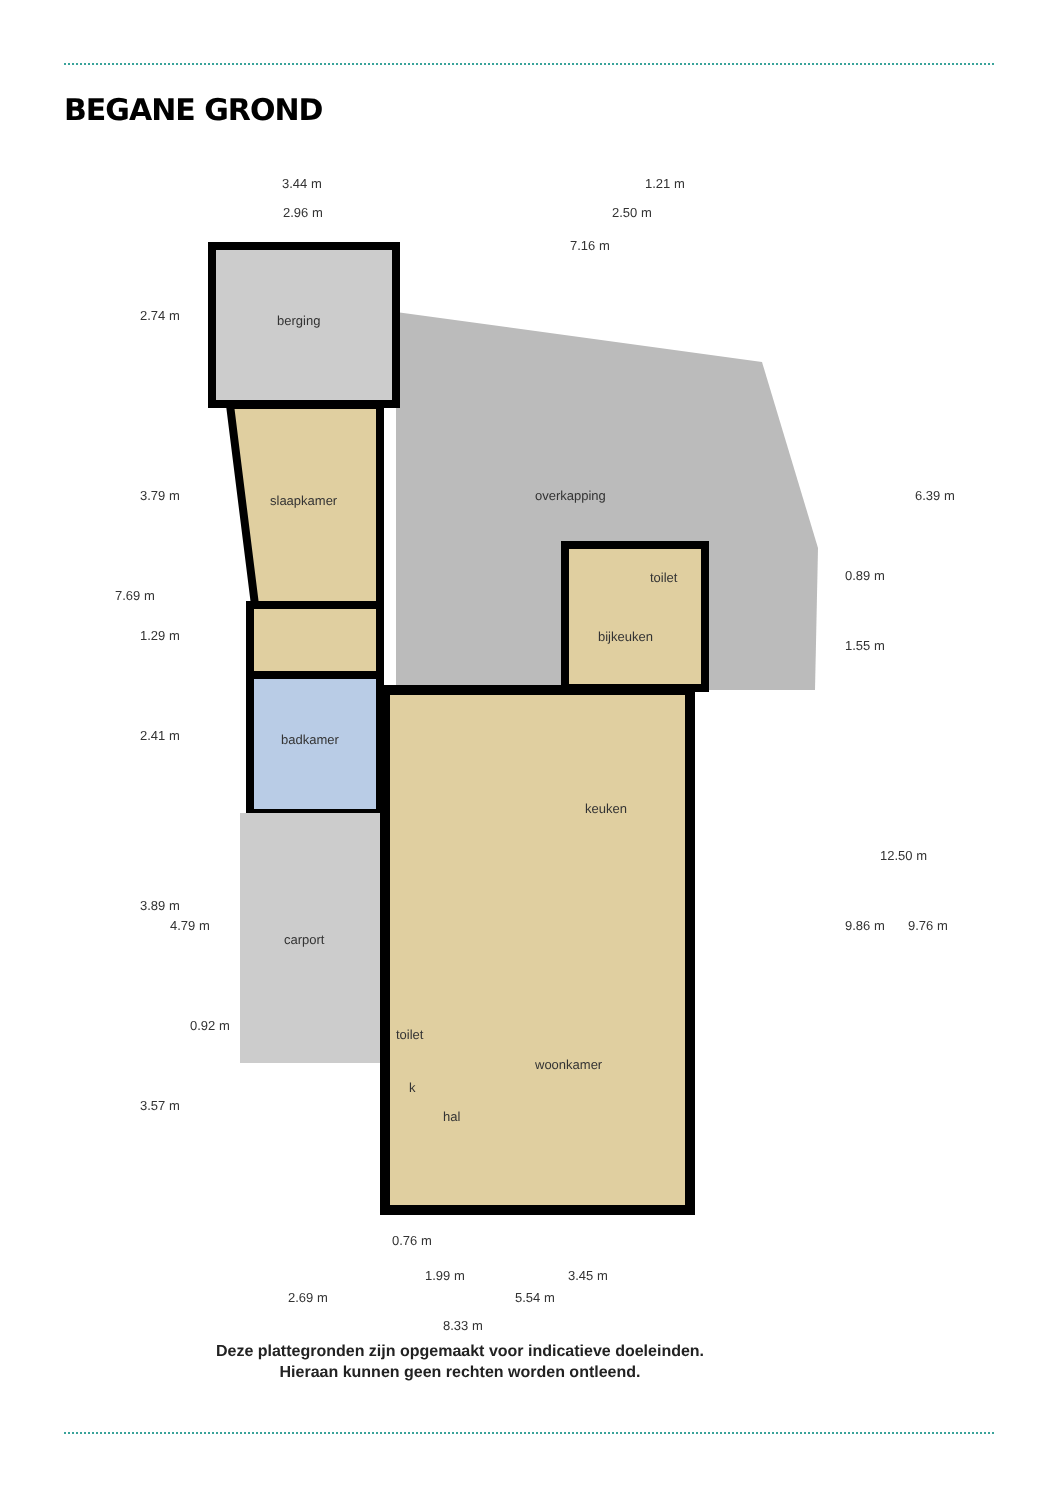BEGANE GROND
berging
slaapkamer
badkamer
carport
overkapping
toilet
bijkeuken
keuken
toilet
k
hal
woonkamer
3.44 m
2.96 m
1.21 m
2.50 m
7.16 m
0.76 m
1.99 m
3.45 m
2.69 m
5.54 m
8.33 m
2.74 m
3.79 m
7.69 m
1.29 m
2.41 m
3.89 m
4.79 m
0.92 m
3.57 m
0.89 m
1.55 m
9.86 m
12.50 m
9.76 m
6.39 m
Deze plattegronden zijn opgemaakt voor indicatieve doeleinden.
Hieraan kunnen geen rechten worden ontleend.